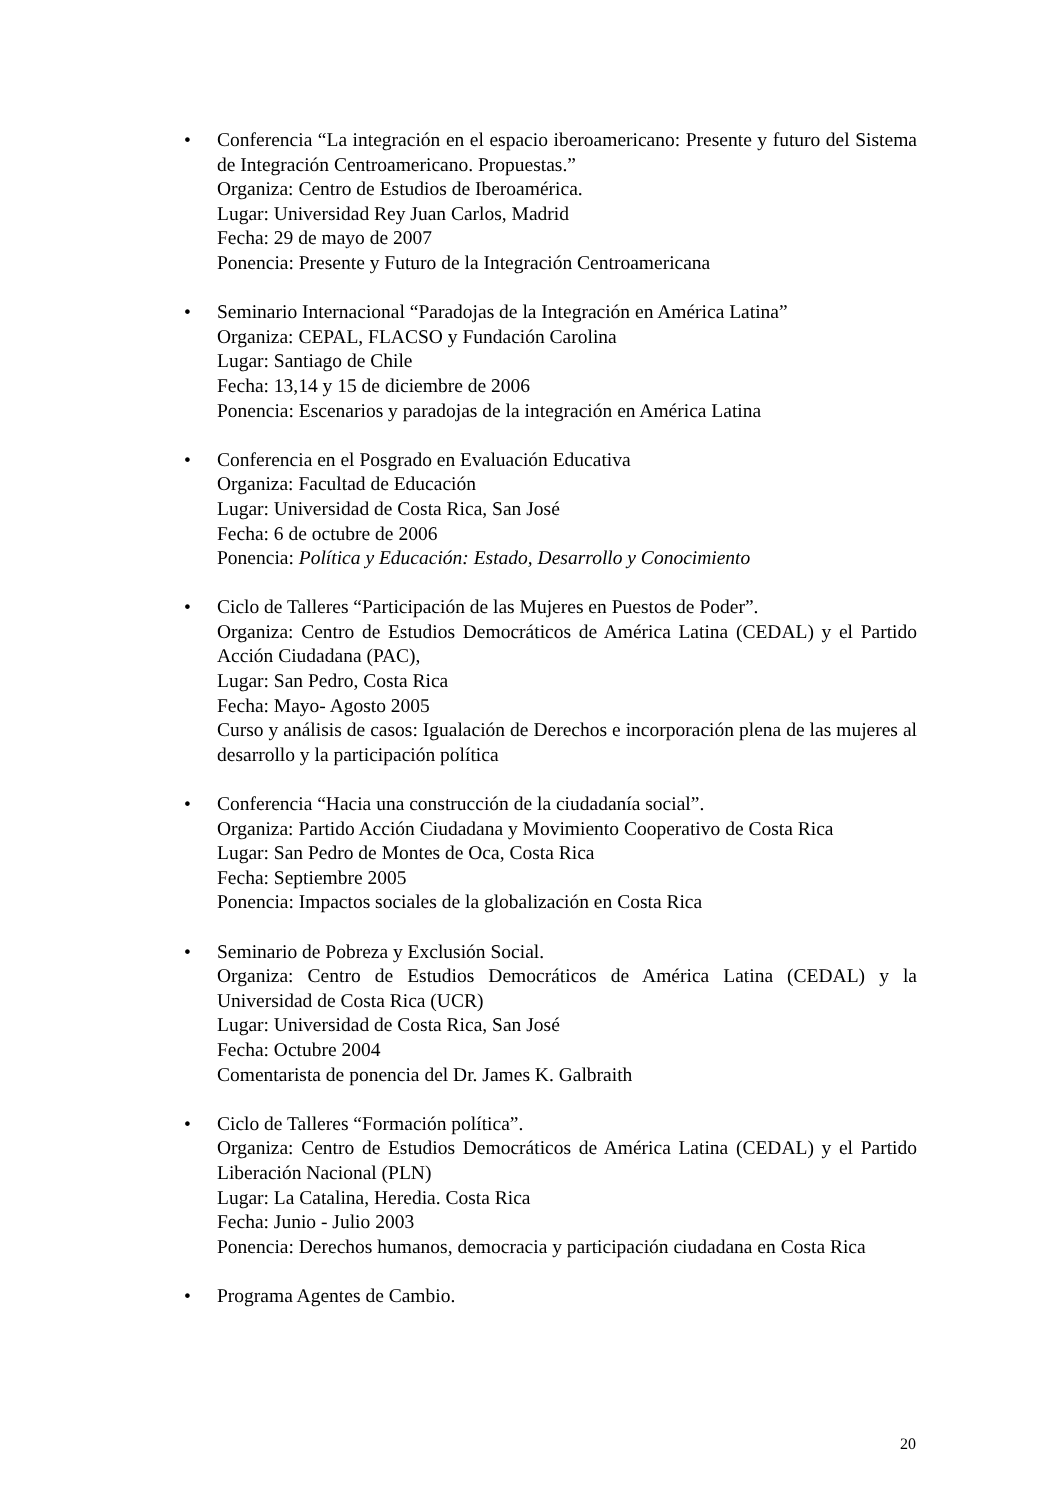• Conferencia “La integración en el espacio iberoamericano: Presente y futuro del Sistema de Integración Centroamericano. Propuestas.”
Organiza: Centro de Estudios de Iberoamérica.
Lugar: Universidad Rey Juan Carlos, Madrid
Fecha: 29 de mayo de 2007
Ponencia: Presente y Futuro de la Integración Centroamericana
• Seminario Internacional “Paradojas de la Integración en América Latina”
Organiza: CEPAL, FLACSO y Fundación Carolina
Lugar: Santiago de Chile
Fecha: 13,14 y 15 de diciembre de 2006
Ponencia: Escenarios y paradojas de la integración en América Latina
• Conferencia en el Posgrado en Evaluación Educativa
Organiza: Facultad de Educación
Lugar: Universidad de Costa Rica, San José
Fecha: 6 de octubre de 2006
Ponencia: Política y Educación: Estado, Desarrollo y Conocimiento
• Ciclo de Talleres “Participación de las Mujeres en Puestos de Poder”.
Organiza: Centro de Estudios Democráticos de América Latina (CEDAL) y el Partido Acción Ciudadana (PAC),
Lugar: San Pedro, Costa Rica
Fecha: Mayo- Agosto 2005
Curso y análisis de casos: Igualación de Derechos e incorporación plena de las mujeres al desarrollo y la participación política
• Conferencia “Hacia una construcción de la ciudadanía social”.
Organiza: Partido Acción Ciudadana y Movimiento Cooperativo de Costa Rica
Lugar: San Pedro de Montes de Oca, Costa Rica
Fecha: Septiembre 2005
Ponencia: Impactos sociales de la globalización en Costa Rica
• Seminario de Pobreza y Exclusión Social.
Organiza: Centro de Estudios Democráticos de América Latina (CEDAL) y la Universidad de Costa Rica (UCR)
Lugar: Universidad de Costa Rica, San José
Fecha: Octubre 2004
Comentarista de ponencia del Dr. James K. Galbraith
• Ciclo de Talleres “Formación política”.
Organiza: Centro de Estudios Democráticos de América Latina (CEDAL) y el Partido Liberación Nacional (PLN)
Lugar: La Catalina, Heredia. Costa Rica
Fecha: Junio - Julio 2003
Ponencia: Derechos humanos, democracia y participación ciudadana en Costa Rica
• Programa Agentes de Cambio.
20